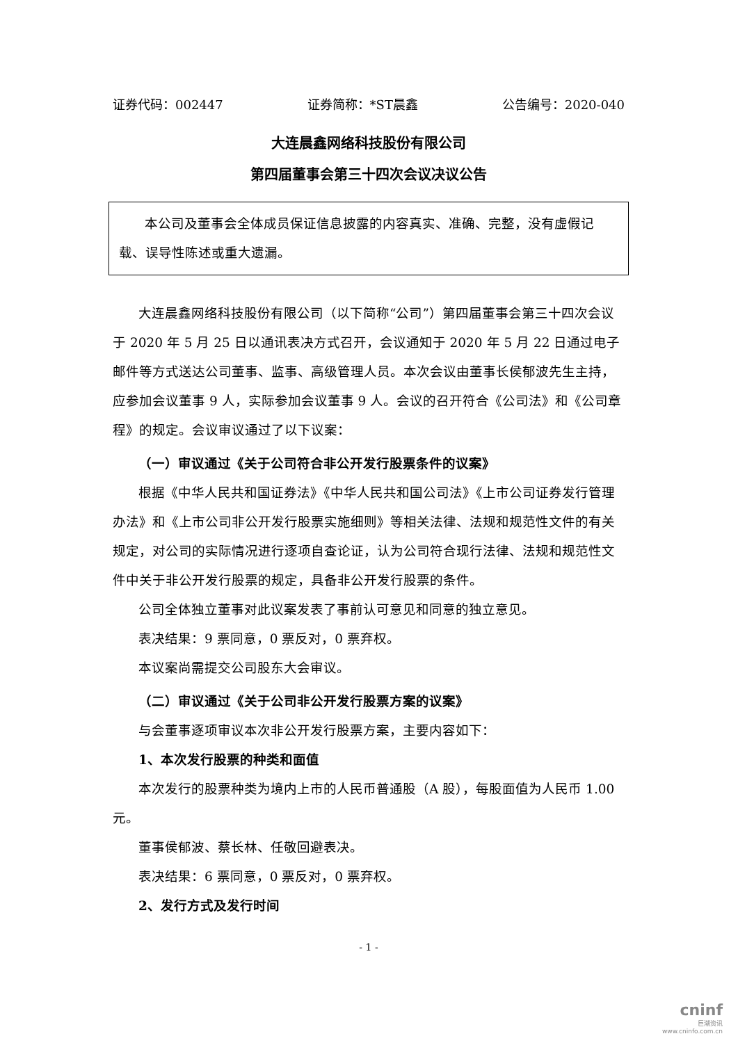证券代码：002447 证券简称：*ST晨鑫 公告编号：2020-040
大连晨鑫网络科技股份有限公司
第四届董事会第三十四次会议决议公告
本公司及董事会全体成员保证信息披露的内容真实、准确、完整，没有虚假记载、误导性陈述或重大遗漏。
大连晨鑫网络科技股份有限公司（以下简称“公司”）第四届董事会第三十四次会议于 2020 年 5 月 25 日以通讯表决方式召开，会议通知于 2020 年 5 月 22 日通过电子邮件等方式送达公司董事、监事、高级管理人员。本次会议由董事长侯郁波先生主持，应参加会议董事 9 人，实际参加会议董事 9 人。会议的召开符合《公司法》和《公司章程》的规定。会议审议通过了以下议案：
（一）审议通过《关于公司符合非公开发行股票条件的议案》
根据《中华人民共和国证券法》《中华人民共和国公司法》《上市公司证券发行管理办法》和《上市公司非公开发行股票实施细则》等相关法律、法规和规范性文件的有关规定，对公司的实际情况进行逐项自查论证，认为公司符合现行法律、法规和规范性文件中关于非公开发行股票的规定，具备非公开发行股票的条件。
公司全体独立董事对此议案发表了事前认可意见和同意的独立意见。
表决结果：9 票同意，0 票反对，0 票弃权。
本议案尚需提交公司股东大会审议。
（二）审议通过《关于公司非公开发行股票方案的议案》
与会董事逐项审议本次非公开发行股票方案，主要内容如下：
1、本次发行股票的种类和面值
本次发行的股票种类为境内上市的人民币普通股（A 股），每股面值为人民币 1.00 元。
董事侯郁波、蔡长林、任敬回避表决。
表决结果：6 票同意，0 票反对，0 票弃权。
2、发行方式及发行时间
- 1 -
cninf
巨潮资讯
www.cninfo.com.cn